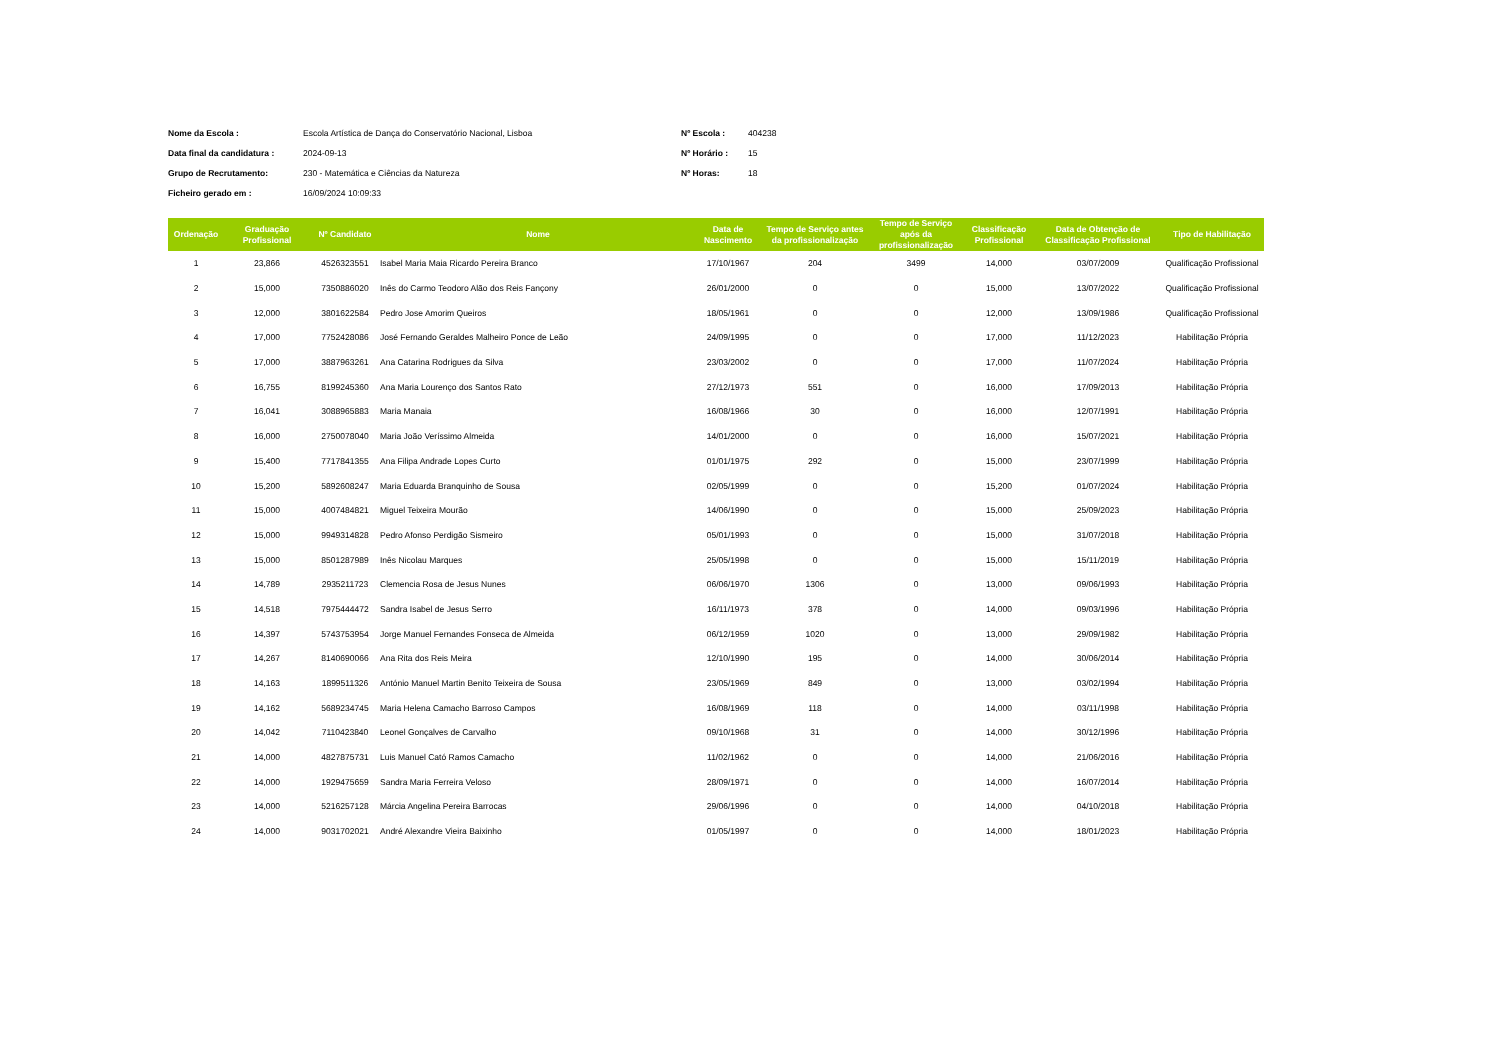Nome da Escola : Escola Artística de Dança do Conservatório Nacional, Lisboa Nº Escola : 404238 Data final da candidatura : 2024-09-13 Nº Horário : 15 Grupo de Recrutamento: 230 - Matemática e Ciências da Natureza Nº Horas: 18 Ficheiro gerado em : 16/09/2024 10:09:33
| Ordenação | Graduação Profissional | Nº Candidato | Nome | Data de Nascimento | Tempo de Serviço antes da profissionalização | Tempo de Serviço após da profissionalização | Classificação Profissional | Data de Obtenção de Classificação Profissional | Tipo de Habilitação |
| --- | --- | --- | --- | --- | --- | --- | --- | --- | --- |
| 1 | 23,866 | 4526323551 | Isabel Maria Maia Ricardo Pereira Branco | 17/10/1967 | 204 | 3499 | 14,000 | 03/07/2009 | Qualificação Profissional |
| 2 | 15,000 | 7350886020 | Inês do Carmo Teodoro Alão dos Reis Fançony | 26/01/2000 | 0 | 0 | 15,000 | 13/07/2022 | Qualificação Profissional |
| 3 | 12,000 | 3801622584 | Pedro Jose Amorim Queiros | 18/05/1961 | 0 | 0 | 12,000 | 13/09/1986 | Qualificação Profissional |
| 4 | 17,000 | 7752428086 | José Fernando Geraldes Malheiro Ponce de Leão | 24/09/1995 | 0 | 0 | 17,000 | 11/12/2023 | Habilitação Própria |
| 5 | 17,000 | 3887963261 | Ana Catarina Rodrigues da Silva | 23/03/2002 | 0 | 0 | 17,000 | 11/07/2024 | Habilitação Própria |
| 6 | 16,755 | 8199245360 | Ana Maria Lourenço dos Santos Rato | 27/12/1973 | 551 | 0 | 16,000 | 17/09/2013 | Habilitação Própria |
| 7 | 16,041 | 3088965883 | Maria Manaia | 16/08/1966 | 30 | 0 | 16,000 | 12/07/1991 | Habilitação Própria |
| 8 | 16,000 | 2750078040 | Maria João Veríssimo Almeida | 14/01/2000 | 0 | 0 | 16,000 | 15/07/2021 | Habilitação Própria |
| 9 | 15,400 | 7717841355 | Ana Filipa Andrade Lopes Curto | 01/01/1975 | 292 | 0 | 15,000 | 23/07/1999 | Habilitação Própria |
| 10 | 15,200 | 5892608247 | Maria Eduarda Branquinho de Sousa | 02/05/1999 | 0 | 0 | 15,200 | 01/07/2024 | Habilitação Própria |
| 11 | 15,000 | 4007484821 | Miguel Teixeira Mourão | 14/06/1990 | 0 | 0 | 15,000 | 25/09/2023 | Habilitação Própria |
| 12 | 15,000 | 9949314828 | Pedro Afonso Perdigão Sismeiro | 05/01/1993 | 0 | 0 | 15,000 | 31/07/2018 | Habilitação Própria |
| 13 | 15,000 | 8501287989 | Inês Nicolau Marques | 25/05/1998 | 0 | 0 | 15,000 | 15/11/2019 | Habilitação Própria |
| 14 | 14,789 | 2935211723 | Clemencia Rosa de Jesus Nunes | 06/06/1970 | 1306 | 0 | 13,000 | 09/06/1993 | Habilitação Própria |
| 15 | 14,518 | 7975444472 | Sandra Isabel de Jesus Serro | 16/11/1973 | 378 | 0 | 14,000 | 09/03/1996 | Habilitação Própria |
| 16 | 14,397 | 5743753954 | Jorge Manuel Fernandes Fonseca de Almeida | 06/12/1959 | 1020 | 0 | 13,000 | 29/09/1982 | Habilitação Própria |
| 17 | 14,267 | 8140690066 | Ana Rita dos Reis Meira | 12/10/1990 | 195 | 0 | 14,000 | 30/06/2014 | Habilitação Própria |
| 18 | 14,163 | 1899511326 | António Manuel Martin Benito Teixeira de Sousa | 23/05/1969 | 849 | 0 | 13,000 | 03/02/1994 | Habilitação Própria |
| 19 | 14,162 | 5689234745 | Maria Helena Camacho Barroso Campos | 16/08/1969 | 118 | 0 | 14,000 | 03/11/1998 | Habilitação Própria |
| 20 | 14,042 | 7110423840 | Leonel Gonçalves de Carvalho | 09/10/1968 | 31 | 0 | 14,000 | 30/12/1996 | Habilitação Própria |
| 21 | 14,000 | 4827875731 | Luis Manuel Cató Ramos Camacho | 11/02/1962 | 0 | 0 | 14,000 | 21/06/2016 | Habilitação Própria |
| 22 | 14,000 | 1929475659 | Sandra Maria Ferreira Veloso | 28/09/1971 | 0 | 0 | 14,000 | 16/07/2014 | Habilitação Própria |
| 23 | 14,000 | 5216257128 | Márcia Angelina Pereira Barrocas | 29/06/1996 | 0 | 0 | 14,000 | 04/10/2018 | Habilitação Própria |
| 24 | 14,000 | 9031702021 | André Alexandre Vieira Baixinho | 01/05/1997 | 0 | 0 | 14,000 | 18/01/2023 | Habilitação Própria |